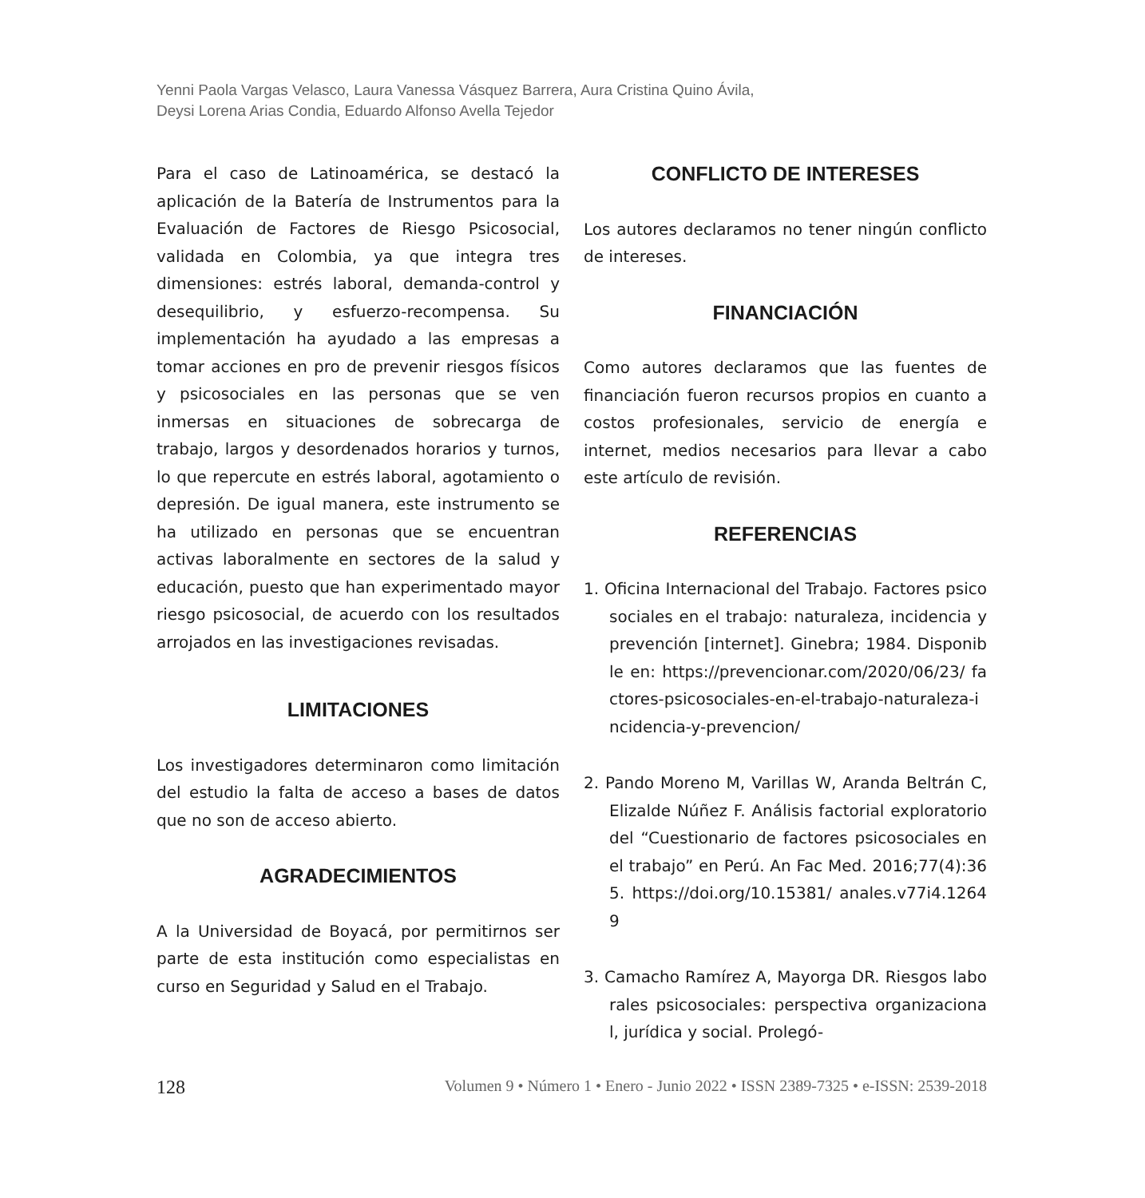Yenni Paola Vargas Velasco, Laura Vanessa Vásquez Barrera, Aura Cristina Quino Ávila,
Deysi Lorena Arias Condia, Eduardo Alfonso Avella Tejedor
Para el caso de Latinoamérica, se destacó la aplicación de la Batería de Instrumentos para la Evaluación de Factores de Riesgo Psicosocial, validada en Colombia, ya que integra tres dimensiones: estrés laboral, demanda-control y desequilibrio, y esfuerzo-recompensa. Su implementación ha ayudado a las empresas a tomar acciones en pro de prevenir riesgos físicos y psicosociales en las personas que se ven inmersas en situaciones de sobrecarga de trabajo, largos y desordenados horarios y turnos, lo que repercute en estrés laboral, agotamiento o depresión. De igual manera, este instrumento se ha utilizado en personas que se encuentran activas laboralmente en sectores de la salud y educación, puesto que han experimentado mayor riesgo psicosocial, de acuerdo con los resultados arrojados en las investigaciones revisadas.
LIMITACIONES
Los investigadores determinaron como limitación del estudio la falta de acceso a bases de datos que no son de acceso abierto.
AGRADECIMIENTOS
A la Universidad de Boyacá, por permitirnos ser parte de esta institución como especialistas en curso en Seguridad y Salud en el Trabajo.
CONFLICTO DE INTERESES
Los autores declaramos no tener ningún conflicto de intereses.
FINANCIACIÓN
Como autores declaramos que las fuentes de financiación fueron recursos propios en cuanto a costos profesionales, servicio de energía e internet, medios necesarios para llevar a cabo este artículo de revisión.
REFERENCIAS
1. Oficina Internacional del Trabajo. Factores psicosociales en el trabajo: naturaleza, incidencia y prevención [internet]. Ginebra; 1984. Disponible en: https://prevencionar.com/2020/06/23/ factores-psicosociales-en-el-trabajo-naturaleza-incidencia-y-prevencion/
2. Pando Moreno M, Varillas W, Aranda Beltrán C, Elizalde Núñez F. Análisis factorial exploratorio del “Cuestionario de factores psicosociales en el trabajo” en Perú. An Fac Med. 2016;77(4):365. https://doi.org/10.15381/ anales.v77i4.12649
3. Camacho Ramírez A, Mayorga DR. Riesgos laborales psicosociales: perspectiva organizacional, jurídica y social. Prolegó-
128 Volumen 9 • Número 1 • Enero - Junio 2022 • ISSN 2389-7325 • e-ISSN: 2539-2018